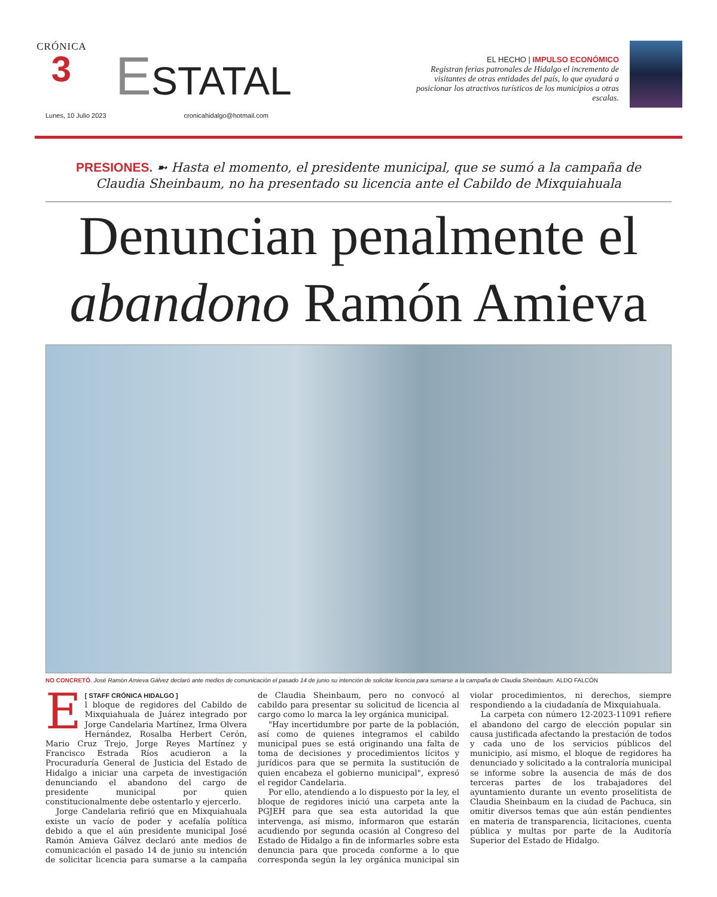CRÓNICA
3
ESTATAL
EL HECHO | IMPULSO ECONÓMICO
Registran ferias patronales de Hidalgo el incremento de visitantes de otras entidades del país, lo que ayudará a posicionar los atractivos turísticos de los municipios a otras escalas.
Lunes, 10 Julio 2023 cronicahidalgo@hotmail.com
PRESIONES. ➼ Hasta el momento, el presidente municipal, que se sumó a la campaña de Claudia Sheinbaum, no ha presentado su licencia ante el Cabildo de Mixquiahuala
Denuncian penalmente el abandono Ramón Amieva
NO CONCRETÓ. José Ramón Amieva Gálvez declaró ante medios de comunicación el pasado 14 de junio su intención de solicitar licencia para sumarse a la campaña de Claudia Sheinbaum. ALDO FALCÓN
E [ STAFF CRÓNICA HIDALGO ]
l bloque de regidores del Cabildo de Mixquiahuala de Juárez integrado por Jorge Candelaria Martínez, Irma Olvera Hernández, Rosalba Herbert Cerón, Mario Cruz Trejo, Jorge Reyes Martínez y Francisco Estrada Ríos acudieron a la Procuraduría General de Justicia del Estado de Hidalgo a iniciar una carpeta de investigación denunciando el abandono del cargo de presidente municipal por quien constitucionalmente debe ostentarlo y ejercerlo.
Jorge Candelaria refirió que en Mixquiahuala existe un vacío de poder y acefalía política debido a que el aún presidente municipal José Ramón Amieva Gálvez declaró ante medios de comunicación el pasado 14 de junio su intención de solicitar licencia para sumarse a la campaña de Claudia Sheinbaum, pero no convocó al cabildo para presentar su solicitud de licencia al cargo como lo marca la ley orgánica municipal.
"Hay incertidumbre por parte de la población, así como de quienes integramos el cabildo municipal pues se está originando una falta de toma de decisiones y procedimientos lícitos y jurídicos para que se permita la sustitución de quien encabeza el gobierno municipal", expresó el regidor Candelaria.
Por ello, atendiendo a lo dispuesto por la ley, el bloque de regidores inició una carpeta ante la PGJEH para que sea esta autoridad la que intervenga, así mismo, informaron que estarán acudiendo por segunda ocasión al Congreso del Estado de Hidalgo a fin de informarles sobre esta denuncia para que proceda conforme a lo que corresponda según la ley orgánica municipal sin violar procedimientos, ni derechos, siempre respondiendo a la ciudadanía de Mixquiahuala.
La carpeta con número 12-2023-11091 refiere el abandono del cargo de elección popular sin causa justificada afectando la prestación de todos y cada uno de los servicios públicos del municipio, así mismo, el bloque de regidores ha denunciado y solicitado a la contraloría municipal se informe sobre la ausencia de más de dos terceras partes de los trabajadores del ayuntamiento durante un evento proselitista de Claudia Sheinbaum en la ciudad de Pachuca, sin omitir diversos temas que aún están pendientes en materia de transparencia, licitaciones, cuenta pública y multas por parte de la Auditoría Superior del Estado de Hidalgo.